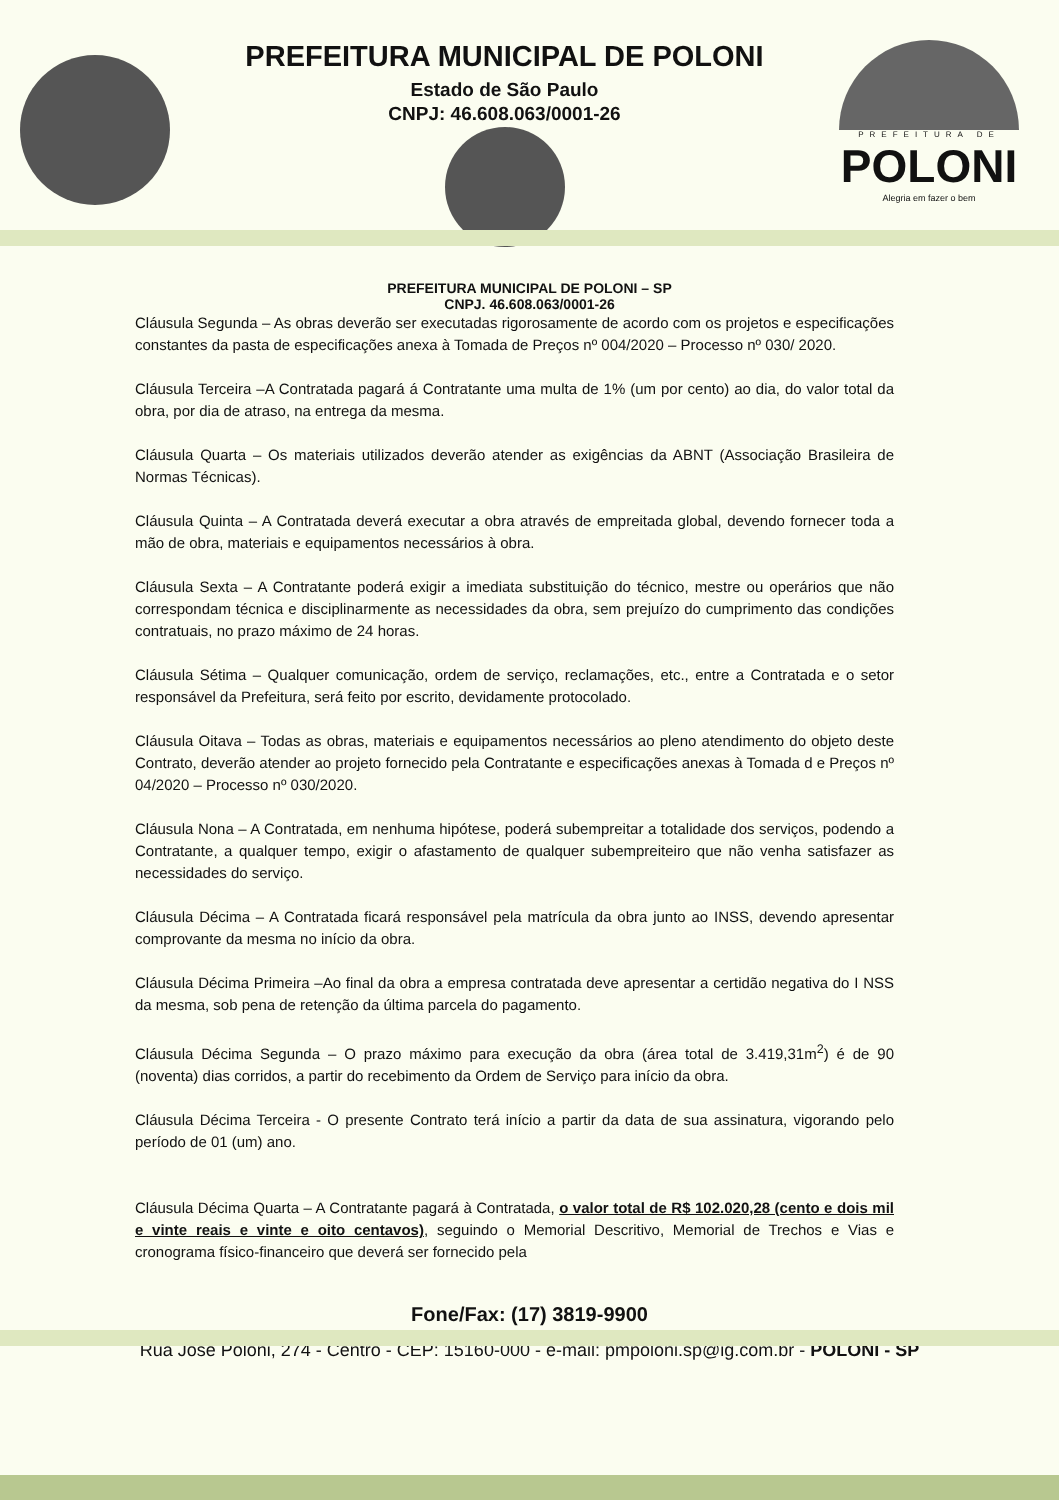PREFEITURA MUNICIPAL DE POLONI
Estado de São Paulo
CNPJ: 46.608.063/0001-26
PREFEITURA DE
POLONI
Alegria em fazer o bem
PREFEITURA MUNICIPAL DE POLONI – SP
CNPJ. 46.608.063/0001-26
Cláusula Segunda – As obras deverão ser executadas rigorosamente de acordo com os projetos e especificações constantes da pasta de especificações anexa à Tomada de Preços nº 004/2020 – Processo nº 030/ 2020.
Cláusula Terceira –A Contratada pagará á Contratante uma multa de 1% (um por cento) ao dia, do valor total da obra, por dia de atraso, na entrega da mesma.
Cláusula Quarta – Os materiais utilizados deverão atender as exigências da ABNT (Associação Brasileira de Normas Técnicas).
Cláusula Quinta – A Contratada deverá executar a obra através de empreitada global, devendo fornecer toda a mão de obra, materiais e equipamentos necessários à obra.
Cláusula Sexta – A Contratante poderá exigir a imediata substituição do técnico, mestre ou operários que não correspondam técnica e disciplinarmente as necessidades da obra, sem prejuízo do cumprimento das condições contratuais, no prazo máximo de 24 horas.
Cláusula Sétima – Qualquer comunicação, ordem de serviço, reclamações, etc., entre a Contratada e o setor responsável da Prefeitura, será feito por escrito, devidamente protocolado.
Cláusula Oitava – Todas as obras, materiais e equipamentos necessários ao pleno atendimento do objeto deste Contrato, deverão atender ao projeto fornecido pela Contratante e especificações anexas à Tomada d e Preços nº 04/2020 – Processo nº 030/2020.
Cláusula Nona – A Contratada, em nenhuma hipótese, poderá subempreitar a totalidade dos serviços, podendo a Contratante, a qualquer tempo, exigir o afastamento de qualquer subempreiteiro que não venha satisfazer as necessidades do serviço.
Cláusula Décima – A Contratada ficará responsável pela matrícula da obra junto ao INSS, devendo apresentar comprovante da mesma no início da obra.
Cláusula Décima Primeira –Ao final da obra a empresa contratada deve apresentar a certidão negativa do I NSS da mesma, sob pena de retenção da última parcela do pagamento.
Cláusula Décima Segunda – O prazo máximo para execução da obra (área total de 3.419,31m<sup>2</sup>) é de 90 (noventa) dias corridos, a partir do recebimento da Ordem de Serviço para início da obra.
Cláusula Décima Terceira - O presente Contrato terá início a partir da data de sua assinatura, vigorando pelo período de 01 (um) ano.
Cláusula Décima Quarta – A Contratante pagará à Contratada, o valor total de R$ 102.020,28 (cento e dois mil e vinte reais e vinte e oito centavos), seguindo o Memorial Descritivo, Memorial de Trechos e Vias e cronograma físico-financeiro que deverá ser fornecido pela
Fone/Fax: (17) 3819-9900
Rua José Poloni, 274 - Centro - CEP: 15160-000 - e-mail: pmpoloni.sp@ig.com.br - POLONI - SP